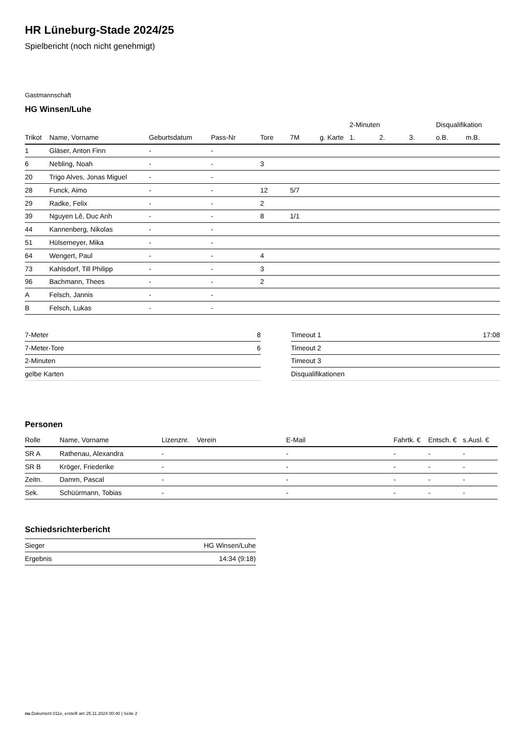HR Lüneburg-Stade 2024/25
Spielbericht (noch nicht genehmigt)
Gastmannschaft
HG Winsen/Luhe
| | | | | | | | 2-Minuten | | | Disqualifikation | |
| --- | --- | --- | --- | --- | --- | --- | --- | --- | --- | --- | --- |
| Trikot | Name, Vorname | Geburtsdatum | Pass-Nr | Tore | 7M | g. Karte | 1. | 2. | 3. | o.B. | m.B. |
| 1 | Gläser, Anton Finn | - | - | | | | | | | | |
| 6 | Nebling, Noah | - | - | 3 | | | | | | | |
| 20 | Trigo Alves, Jonas Miguel | - | - | | | | | | | | |
| 28 | Funck, Aimo | - | - | 12 | 5/7 | | | | | | |
| 29 | Radke, Felix | - | - | 2 | | | | | | | |
| 39 | Nguyen Lê, Duc Anh | - | - | 8 | 1/1 | | | | | | |
| 44 | Kannenberg, Nikolas | - | - | | | | | | | | |
| 51 | Hülsemeyer, Mika | - | - | | | | | | | | |
| 64 | Wengert, Paul | - | - | 4 | | | | | | | |
| 73 | Kahlsdorf, Till Philipp | - | - | 3 | | | | | | | |
| 96 | Bachmann, Thees | - | - | 2 | | | | | | | |
| A | Felsch, Jannis | - | - | | | | | | | | |
| B | Felsch, Lukas | - | - | | | | | | | | |
| 7-Meter | 8 |
| 7-Meter-Tore | 6 |
| 2-Minuten | |
| gelbe Karten | |
| Timeout 1 | 17:08 |
| Timeout 2 | |
| Timeout 3 | |
| Disqualifikationen | |
Personen
| Rolle | Name, Vorname | Lizenznr. | Verein | E-Mail | Fahrtk. € | Entsch. € | s.Ausl. € |
| --- | --- | --- | --- | --- | --- | --- | --- |
| SR A | Rathenau, Alexandra | - | | - | - | - | - |
| SR B | Kröger, Friederike | - | | - | - | - | - |
| Zeitn. | Damm, Pascal | - | | - | - | - | - |
| Sek. | Schüürmann, Tobias | - | | - | - | - | - |
Schiedsrichterbericht
| Sieger | HG Winsen/Luhe |
| Ergebnis | 14:34 (9:18) |
nu.Dokument 011e, erstellt am 25.11.2024 00:40 | Seite 2